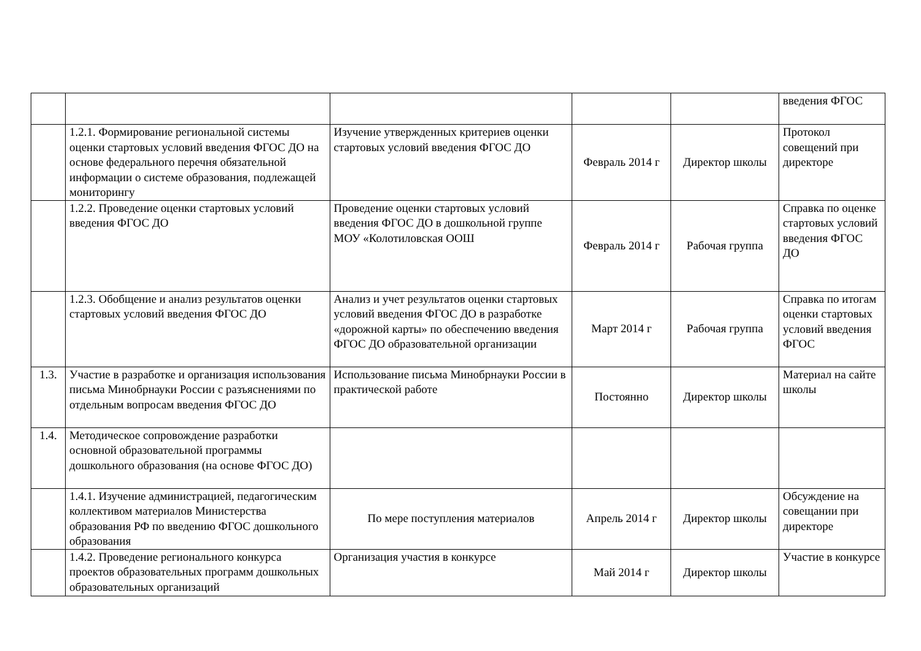| | | | | | введения ФГОС |
| | 1.2.1. Формирование региональной системы оценки стартовых условий введения ФГОС ДО на основе федерального перечня обязательной информации о системе образования, подлежащей мониторингу | Изучение утвержденных критериев оценки стартовых условий введения ФГОС ДО | Февраль 2014 г | Директор школы | Протокол совещений при директоре |
| | 1.2.2. Проведение оценки стартовых условий введения ФГОС ДО | Проведение оценки стартовых условий введения ФГОС ДО в дошкольной группе МОУ «Колотиловская ООШ | Февраль 2014 г | Рабочая группа | Справка по оценке стартовых условий введения ФГОС ДО |
| | 1.2.3. Обобщение и анализ результатов оценки стартовых условий введения ФГОС ДО | Анализ и учет результатов оценки стартовых условий введения ФГОС ДО в разработке «дорожной карты» по обеспечению введения ФГОС ДО образовательной организации | Март 2014 г | Рабочая группа | Справка по итогам оценки стартовых условий введения ФГОС |
| 1.3. | Участие в разработке и организация использования письма Минобрнауки России с разъяснениями по отдельным вопросам введения ФГОС ДО | Использование письма Минобрнауки России в практической работе | Постоянно | Директор школы | Материал на сайте школы |
| 1.4. | Методическое сопровождение разработки основной образовательной программы дошкольного образования (на основе ФГОС ДО) | | | | |
| | 1.4.1. Изучение администрацией, педагогическим коллективом материалов Министерства образования РФ по введению ФГОС дошкольного образования | По мере поступления материалов | Апрель 2014 г | Директор школы | Обсуждение на совещании при директоре |
| | 1.4.2. Проведение регионального конкурса проектов образовательных программ дошкольных образовательных организаций | Организация участия в конкурсе | Май 2014 г | Директор школы | Участие в конкурсе |